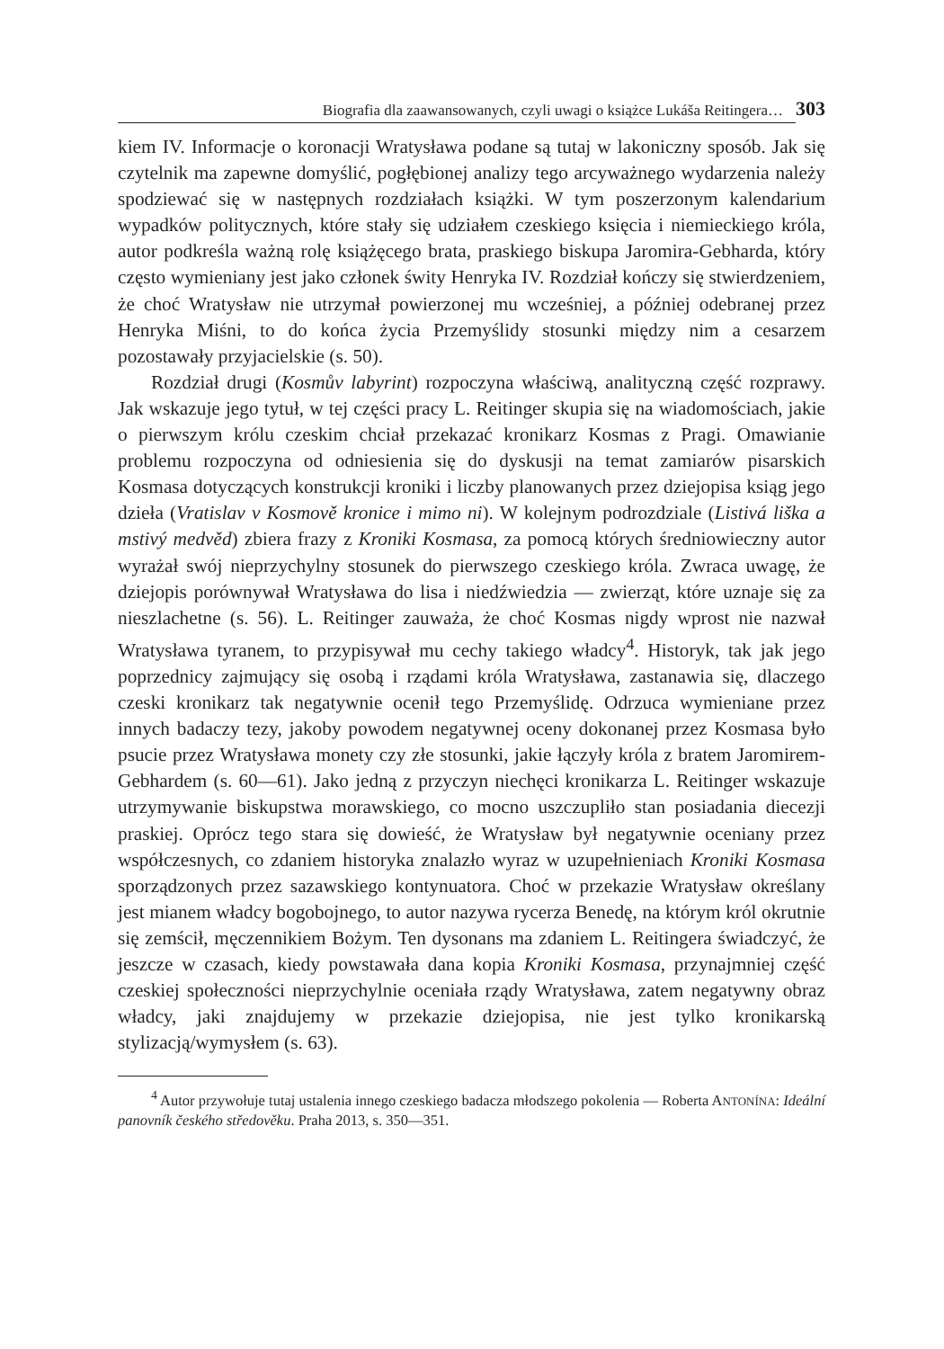Biografia dla zaawansowanych, czyli uwagi o książce Lukáša Reitingera… 303
kiem IV. Informacje o koronacji Wratysława podane są tutaj w lakoniczny sposób. Jak się czytelnik ma zapewne domyślić, pogłębionej analizy tego arcyważnego wydarzenia należy spodziewać się w następnych rozdziałach książki. W tym poszerzonym kalendarium wypadków politycznych, które stały się udziałem czeskiego księcia i niemieckiego króla, autor podkreśla ważną rolę książęcego brata, praskiego biskupa Jaromira-Gebharda, który często wymieniany jest jako członek świty Henryka IV. Rozdział kończy się stwierdzeniem, że choć Wratysław nie utrzymał powierzonej mu wcześniej, a później odebranej przez Henryka Miśni, to do końca życia Przemyślidy stosunki między nim a cesarzem pozostawały przyjacielskie (s. 50).
Rozdział drugi (Kosmův labyrint) rozpoczyna właściwą, analityczną część rozprawy. Jak wskazuje jego tytuł, w tej części pracy L. Reitinger skupia się na wiadomościach, jakie o pierwszym królu czeskim chciał przekazać kronikarz Kosmas z Pragi. Omawianie problemu rozpoczyna od odniesienia się do dyskusji na temat zamiarów pisarskich Kosmasa dotyczących konstrukcji kroniki i liczby planowanych przez dziejopisa ksiąg jego dzieła (Vratislav v Kosmově kronice i mimo ni). W kolejnym podrozdziale (Listivá liška a mstivý medvěd) zbiera frazy z Kroniki Kosmasa, za pomocą których średniowieczny autor wyrażał swój nieprzychylny stosunek do pierwszego czeskiego króla. Zwraca uwagę, że dziejopis porównywał Wratysława do lisa i niedźwiedzia — zwierząt, które uznaje się za nieszlachetne (s. 56). L. Reitinger zauważa, że choć Kosmas nigdy wprost nie nazwał Wratysława tyranem, to przypisywał mu cechy takiego władcy<sup>4</sup>. Historyk, tak jak jego poprzednicy zajmujący się osobą i rządami króla Wratysława, zastanawia się, dlaczego czeski kronikarz tak negatywnie ocenił tego Przemyślidę. Odrzuca wymieniane przez innych badaczy tezy, jakoby powodem negatywnej oceny dokonanej przez Kosmasa było psucie przez Wratysława monety czy złe stosunki, jakie łączyły króla z bratem Jaromirem-Gebhardem (s. 60—61). Jako jedną z przyczyn niechęci kronikarza L. Reitinger wskazuje utrzymywanie biskupstwa morawskiego, co mocno uszczupliło stan posiadania diecezji praskiej. Oprócz tego stara się dowieść, że Wratysław był negatywnie oceniany przez współczesnych, co zdaniem historyka znalazło wyraz w uzupełnieniach Kroniki Kosmasa sporządzonych przez sazawskiego kontynuatora. Choć w przekazie Wratysław określany jest mianem władcy bogobojnego, to autor nazywa rycerza Benedę, na którym król okrutnie się zemścił, męczennikiem Bożym. Ten dysonans ma zdaniem L. Reitingera świadczyć, że jeszcze w czasach, kiedy powstawała dana kopia Kroniki Kosmasa, przynajmniej część czeskiej społeczności nieprzychylnie oceniała rządy Wratysława, zatem negatywny obraz władcy, jaki znajdujemy w przekazie dziejopisa, nie jest tylko kronikarską stylizacją/wymysłem (s. 63).
<sup>4</sup> Autor przywołuje tutaj ustalenia innego czeskiego badacza młodszego pokolenia — Roberta ANTONÍNA: Ideální panovník českého středověku. Praha 2013, s. 350—351.